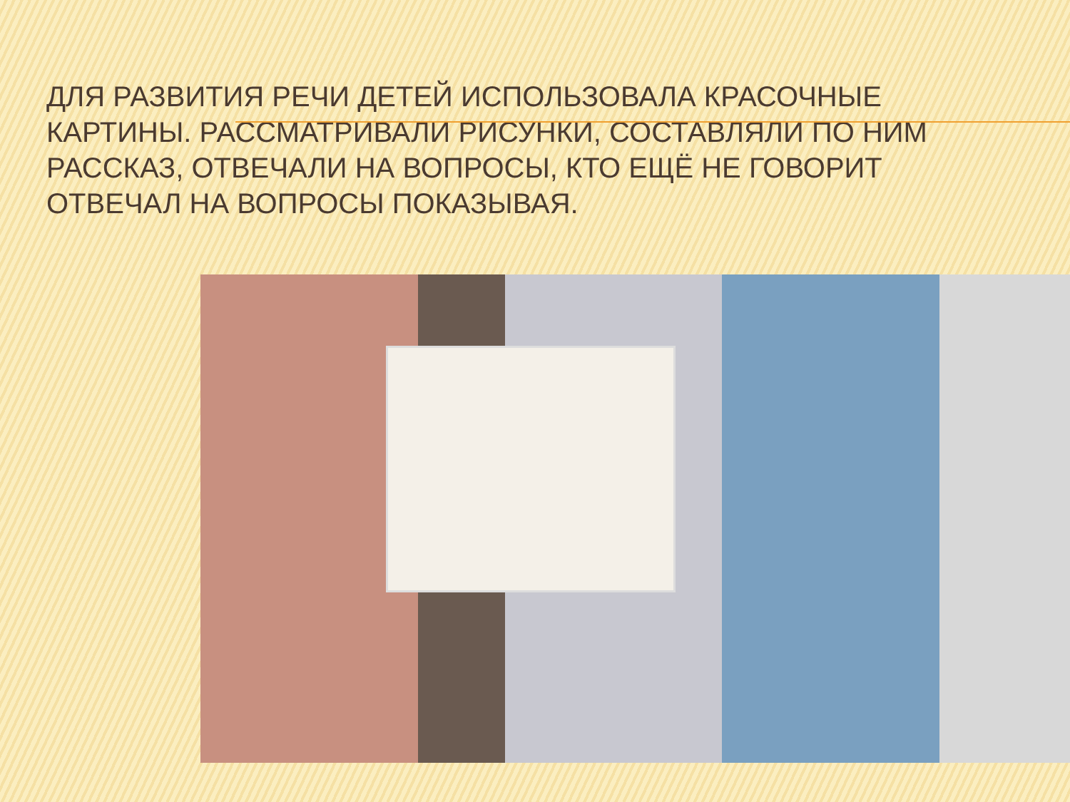ДЛЯ РАЗВИТИЯ РЕЧИ ДЕТЕЙ ИСПОЛЬЗОВАЛА КРАСОЧНЫЕ КАРТИНЫ. РАССМАТРИВАЛИ РИСУНКИ, СОСТАВЛЯЛИ ПО НИМ РАССКАЗ, ОТВЕЧАЛИ НА ВОПРОСЫ, КТО ЕЩЁ НЕ ГОВОРИТ ОТВЕЧАЛ НА ВОПРОСЫ ПОКАЗЫВАЯ.